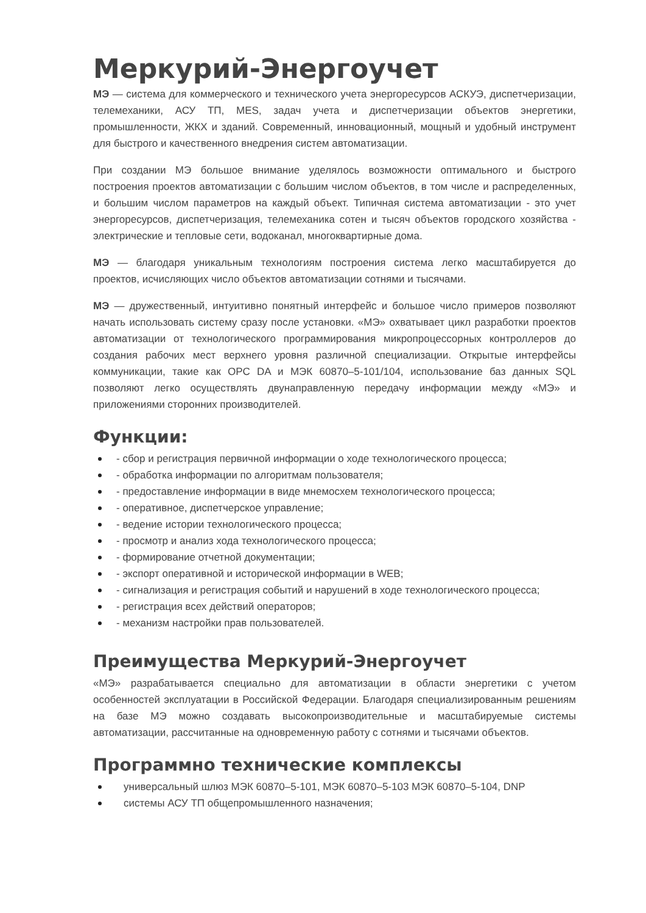Меркурий-Энергоучет
МЭ — система для коммерческого и технического учета энергоресурсов АСКУЭ, диспетчеризации, телемеханики, АСУ ТП, MES, задач учета и диспетчеризации объектов энергетики, промышленности, ЖКХ и зданий. Современный, инновационный, мощный и удобный инструмент для быстрого и качественного внедрения систем автоматизации.
При создании МЭ большое внимание уделялось возможности оптимального и быстрого построения проектов автоматизации с большим числом объектов, в том числе и распределенных, и большим числом параметров на каждый объект. Типичная система автоматизации - это учет энергоресурсов, диспетчеризация, телемеханика сотен и тысяч объектов городского хозяйства - электрические и тепловые сети, водоканал, многоквартирные дома.
МЭ — благодаря уникальным технологиям построения система легко масштабируется до проектов, исчисляющих число объектов автоматизации сотнями и тысячами.
МЭ — дружественный, интуитивно понятный интерфейс и большое число примеров позволяют начать использовать систему сразу после установки. «МЭ» охватывает цикл разработки проектов автоматизации от технологического программирования микропроцессорных контроллеров до создания рабочих мест верхнего уровня различной специализации. Открытые интерфейсы коммуникации, такие как OPC DA и МЭК 60870–5-101/104, использование баз данных SQL позволяют легко осуществлять двунаправленную передачу информации между «МЭ» и приложениями сторонних производителей.
Функции:
- сбор и регистрация первичной информации о ходе технологического процесса;
- обработка информации по алгоритмам пользователя;
- предоставление информации в виде мнемосхем технологического процесса;
- оперативное, диспетчерское управление;
- ведение истории технологического процесса;
- просмотр и анализ хода технологического процесса;
- формирование отчетной документации;
- экспорт оперативной и исторической информации в WEB;
- сигнализация и регистрация событий и нарушений в ходе технологического процесса;
- регистрация всех действий операторов;
- механизм настройки прав пользователей.
Преимущества Меркурий-Энергоучет
«МЭ» разрабатывается специально для автоматизации в области энергетики с учетом особенностей эксплуатации в Российской Федерации. Благодаря специализированным решениям на базе МЭ можно создавать высокопроизводительные и масштабируемые системы автоматизации, рассчитанные на одновременную работу с сотнями и тысячами объектов.
Программно технические комплексы
универсальный шлюз МЭК 60870–5-101, МЭК 60870–5-103 МЭК 60870–5-104, DNP
системы АСУ ТП общепромышленного назначения;